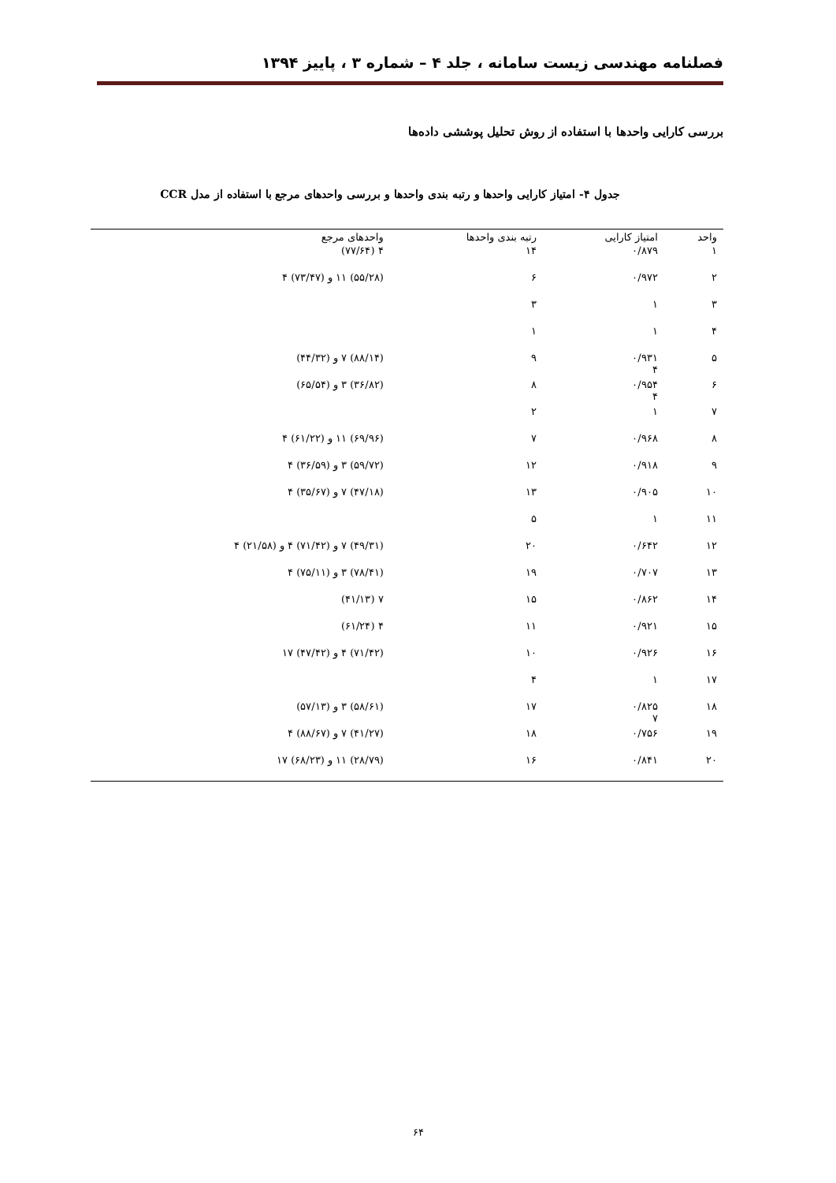فصلنامه مهندسی زیست سامانه ، جلد ۴ – شماره ۳ ، پاییز ۱۳۹۴
بررسی کارایی واحدها با استفاده از روش تحلیل پوششی داده‌ها
جدول ۴- امتیاز کارایی واحدها و رتبه بندی واحدها و بررسی واحدهای مرجع با استفاده از مدل CCR
| واحد | امتیاز کارایی | رتبه بندی واحدها | واحدهای مرجع |
| --- | --- | --- | --- |
| ۱ | ۰/۸۷۹ | ۱۴ | ۴ (۷۷/۶۴) |
| ۲ | ۰/۹۷۲ | ۶ | (۵۵/۲۸) ۱۱ و (۷۳/۴۷) ۴ |
| ۳ | ۱ | ۳ | |
| ۴ | ۱ | ۱ | |
| ۵ | ۰/۹۳۱ ۴ | ۹ | (۸۸/۱۴) ۷ و (۴۴/۳۲) |
| ۶ | ۰/۹۵۴ ۴ | ۸ | (۳۶/۸۲) ۳ و (۶۵/۵۴) |
| ۷ | ۱ | ۲ | |
| ۸ | ۰/۹۶۸ | ۷ | (۶۹/۹۶) ۱۱ و (۶۱/۲۲) ۴ |
| ۹ | ۰/۹۱۸ | ۱۲ | (۵۹/۷۲) ۳ و (۳۶/۵۹) ۴ |
| ۱۰ | ۰/۹۰۵ | ۱۳ | (۴۷/۱۸) ۷ و (۳۵/۶۷) ۴ |
| ۱۱ | ۱ | ۵ | |
| ۱۲ | ۰/۶۴۲ | ۲۰ | (۴۹/۳۱) ۷ و (۷۱/۴۲) ۴ و (۲۱/۵۸) ۴ |
| ۱۳ | ۰/۷۰۷ | ۱۹ | (۷۸/۴۱) ۳ و (۷۵/۱۱) ۴ |
| ۱۴ | ۰/۸۶۲ | ۱۵ | ۷ (۴۱/۱۳) |
| ۱۵ | ۰/۹۲۱ | ۱۱ | ۴ (۶۱/۲۴) |
| ۱۶ | ۰/۹۲۶ | ۱۰ | (۷۱/۴۲) ۴ و (۴۷/۴۲) ۱۷ |
| ۱۷ | ۱ | ۴ | |
| ۱۸ | ۰/۸۲۵ ۷ | ۱۷ | (۵۸/۶۱) ۳ و (۵۷/۱۳) |
| ۱۹ | ۰/۷۵۶ | ۱۸ | (۴۱/۲۷) ۷ و (۸۸/۶۷) ۴ |
| ۲۰ | ۰/۸۴۱ | ۱۶ | (۲۸/۷۹) ۱۱ و (۶۸/۲۳) ۱۷ |
۶۴